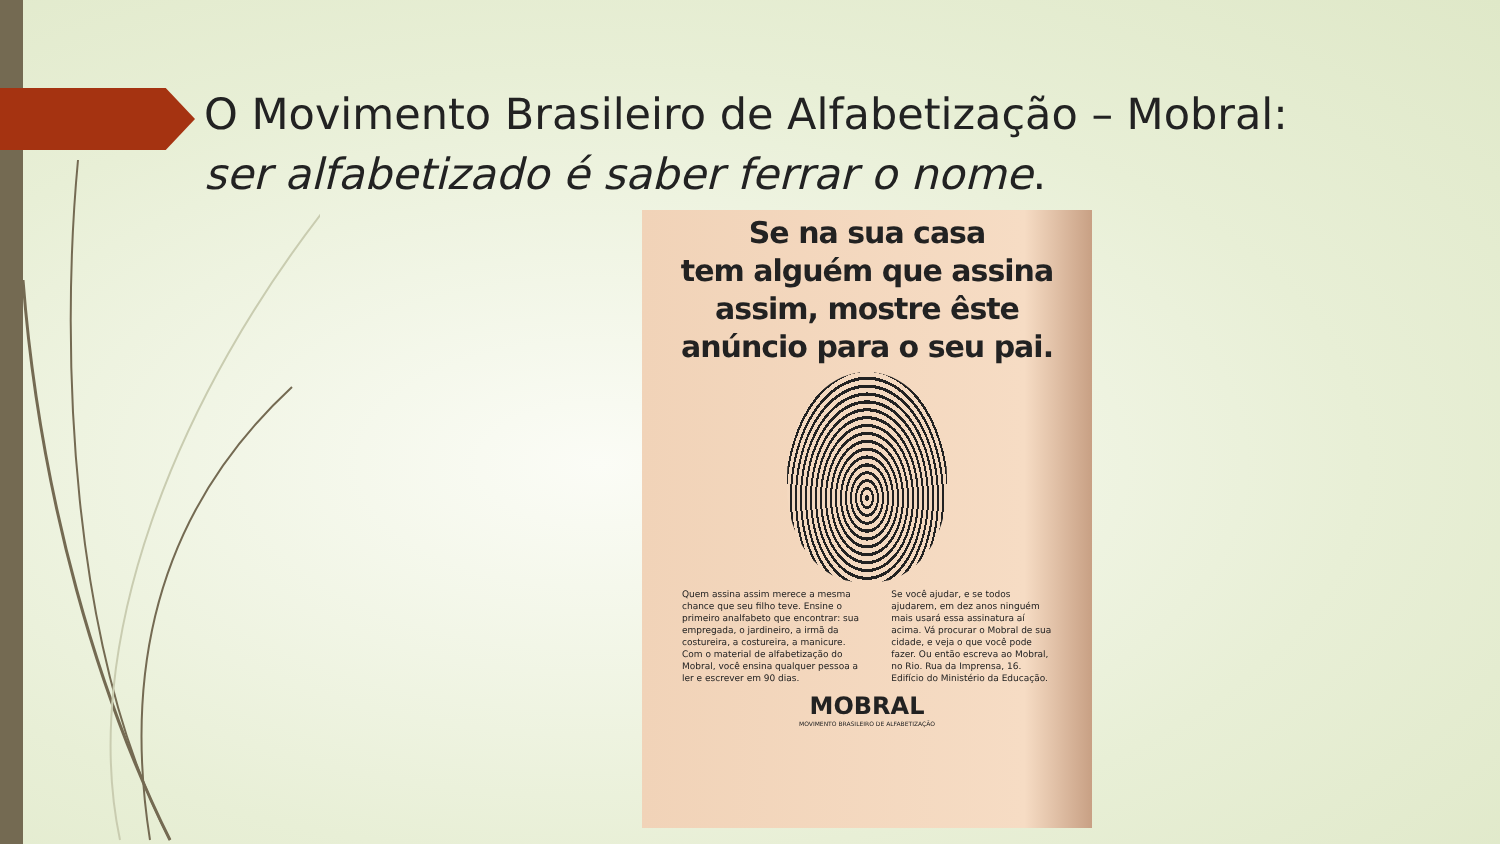O Movimento Brasileiro de Alfabetização – Mobral:
ser alfabetizado é saber ferrar o nome.
Se na sua casa
tem alguém que assina
assim, mostre êste
anúncio para o seu pai.
Quem assina assim merece a mesma chance que seu filho teve. Ensine o primeiro analfabeto que encontrar: sua empregada, o jardineiro, a irmã da costureira, a costureira, a manicure. Com o material de alfabetização do Mobral, você ensina qualquer pessoa a ler e escrever em 90 dias.
Se você ajudar, e se todos ajudarem, em dez anos ninguém mais usará essa assinatura aí acima. Vá procurar o Mobral de sua cidade, e veja o que você pode fazer. Ou então escreva ao Mobral, no Rio. Rua da Imprensa, 16. Edifício do Ministério da Educação.
MOBRAL
MOVIMENTO BRASILEIRO DE ALFABETIZAÇÃO